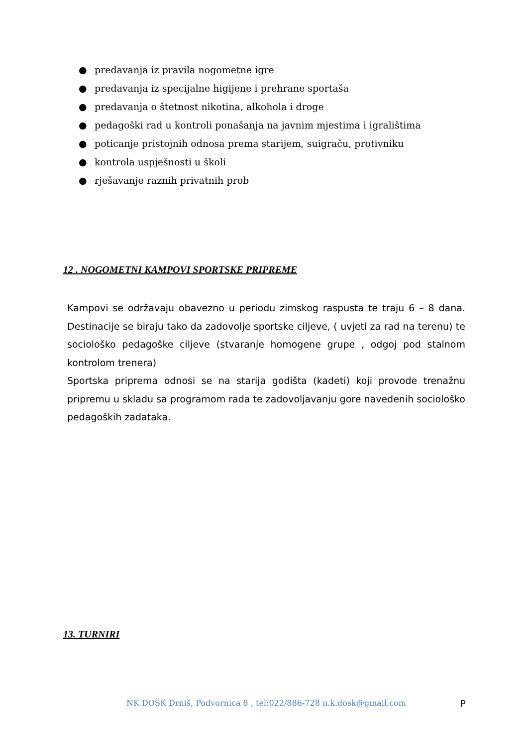● predavanja iz pravila nogometne igre
● predavanja iz specijalne higijene i prehrane sportaša
● predavanja o štetnost nikotina, alkohola i droge
● pedagoški rad u kontroli ponašanja na javnim mjestima i igralištima
● poticanje pristojnih odnosa prema starijem, suigraču, protivniku
● kontrola uspješnosti u školi
● rješavanje raznih privatnih prob
12 . NOGOMETNI KAMPOVI SPORTSKE PRIPREME
Kampovi se održavaju obavezno u periodu zimskog raspusta te traju 6 – 8 dana. Destinacije se biraju tako da zadovolje sportske ciljeve, ( uvjeti za rad na terenu) te sociološko pedagoške ciljeve (stvaranje homogene grupe , odgoj pod stalnom kontrolom trenera)
Sportska priprema odnosi se na starija godišta (kadeti) koji provode trenažnu pripremu u skladu sa programom rada te zadovoljavanju gore navedenih sociološko pedagoških zadataka.
13. TURNIRI
NK DOŠK Drniš, Podvornica 8 , tel:022/886-728 n.k.dosk@gmail.com
P